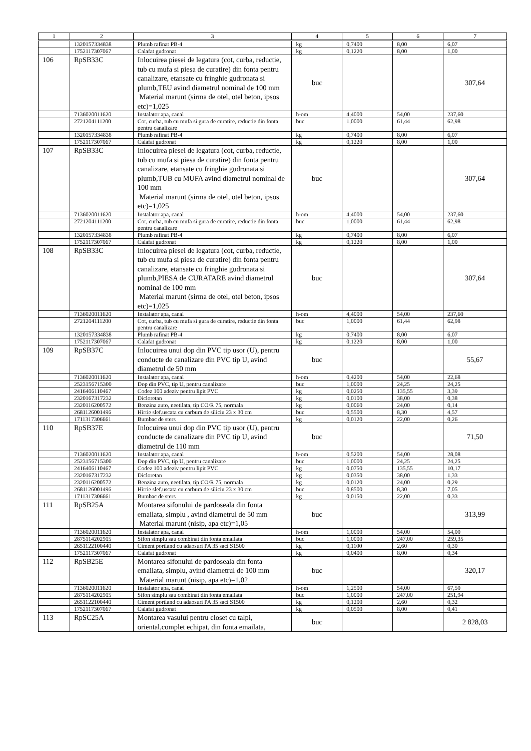| 1 | 2 | 3 | 4 | 5 | 6 | 7 |
| --- | --- | --- | --- | --- | --- | --- |
| | 1320157334838 | Plumb rafinat PB-4 | kg | 0,7400 | 8,00 | 6,07 |
| | 1752117307067 | Calafat gudronat | kg | 0,1220 | 8,00 | 1,00 |
| 106 | RpSB33C | Inlocuirea piesei de legatura (cot, curba, reductie, tub cu mufa si piesa de curatire) din fonta pentru canalizare, etansate cu fringhie gudronata si plumb,TEU avind diametrul nominal de 100 mm Material marunt (sirma de otel, otel beton, ipsos etc)=1,025 | buc | | | 307,64 |
| | 7136020011620 | Instalator apa, canal | h-om | 4,4000 | 54,00 | 237,60 |
| | 2721204111200 | Cot, curba, tub cu mufa si gura de curatire, reductie din fonta pentru canalizare | buc | 1,0000 | 61,44 | 62,98 |
| | 1320157334838 | Plumb rafinat PB-4 | kg | 0,7400 | 8,00 | 6,07 |
| | 1752117307067 | Calafat gudronat | kg | 0,1220 | 8,00 | 1,00 |
| 107 | RpSB33C | Inlocuirea piesei de legatura (cot, curba, reductie, tub cu mufa si piesa de curatire) din fonta pentru canalizare, etansate cu fringhie gudronata si plumb,TUB cu MUFA avind diametrul nominal de 100 mm Material marunt (sirma de otel, otel beton, ipsos etc)=1,025 | buc | | | 307,64 |
| | 7136020011620 | Instalator apa, canal | h-om | 4,4000 | 54,00 | 237,60 |
| | 2721204111200 | Cot, curba, tub cu mufa si gura de curatire, reductie din fonta pentru canalizare | buc | 1,0000 | 61,44 | 62,98 |
| | 1320157334838 | Plumb rafinat PB-4 | kg | 0,7400 | 8,00 | 6,07 |
| | 1752117307067 | Calafat gudronat | kg | 0,1220 | 8,00 | 1,00 |
| 108 | RpSB33C | Inlocuirea piesei de legatura (cot, curba, reductie, tub cu mufa si piesa de curatire) din fonta pentru canalizare, etansate cu fringhie gudronata si plumb,PIESA de CURATARE avind diametrul nominal de 100 mm Material marunt (sirma de otel, otel beton, ipsos etc)=1,025 | buc | | | 307,64 |
| | 7136020011620 | Instalator apa, canal | h-om | 4,4000 | 54,00 | 237,60 |
| | 2721204111200 | Cot, curba, tub cu mufa si gura de curatire, reductie din fonta pentru canalizare | buc | 1,0000 | 61,44 | 62,98 |
| | 1320157334838 | Plumb rafinat PB-4 | kg | 0,7400 | 8,00 | 6,07 |
| | 1752117307067 | Calafat gudronat | kg | 0,1220 | 8,00 | 1,00 |
| 109 | RpSB37C | Inlocuirea unui dop din PVC tip usor (U), pentru conducte de canalizare din PVC tip U, avind diametrul de 50 mm | buc | | | 55,67 |
| | 7136020011620 | Instalator apa, canal | h-om | 0,4200 | 54,00 | 22,68 |
| | 2523156715300 | Dop din PVC, tip U, pentru canalizare | buc | 1,0000 | 24,25 | 24,25 |
| | 2416406110467 | Codez 100 adeziv pentru lipit PVC | kg | 0,0250 | 135,55 | 3,39 |
| | 2320167317232 | Dicloretan | kg | 0,0100 | 38,00 | 0,38 |
| | 2320116200572 | Benzina auto, neetilata, tip CO/R 75, normala | kg | 0,0060 | 24,00 | 0,14 |
| | 2681126001496 | Hirtie slef.uscata cu carbura de siliciu 23 x 30 cm | buc | 0,5500 | 8,30 | 4,57 |
| | 1711317306661 | Bumbac de sters | kg | 0,0120 | 22,00 | 0,26 |
| 110 | RpSB37E | Inlocuirea unui dop din PVC tip usor (U), pentru conducte de canalizare din PVC tip U, avind diametrul de 110 mm | buc | | | 71,50 |
| | 7136020011620 | Instalator apa, canal | h-om | 0,5200 | 54,00 | 28,08 |
| | 2523156715300 | Dop din PVC, tip U, pentru canalizare | buc | 1,0000 | 24,25 | 24,25 |
| | 2416406110467 | Codez 100 adeziv pentru lipit PVC | kg | 0,0750 | 135,55 | 10,17 |
| | 2320167317232 | Dicloretan | kg | 0,0350 | 38,00 | 1,33 |
| | 2320116200572 | Benzina auto, neetilata, tip CO/R 75, normala | kg | 0,0120 | 24,00 | 0,29 |
| | 2681126001496 | Hirtie slef.uscata cu carbura de siliciu 23 x 30 cm | buc | 0,8500 | 8,30 | 7,05 |
| | 1711317306661 | Bumbac de sters | kg | 0,0150 | 22,00 | 0,33 |
| 111 | RpSB25A | Montarea sifonului de pardoseala din fonta emailata, simplu , avind diametrul de 50 mm Material marunt (nisip, apa etc)=1,05 | buc | | | 313,99 |
| | 7136020011620 | Instalator apa, canal | h-om | 1,0000 | 54,00 | 54,00 |
| | 2875114202905 | Sifon simplu sau combinat din fonta emailata | buc | 1,0000 | 247,00 | 259,35 |
| | 2651122100440 | Ciment portland cu adaosuri PA 35 saci S1500 | kg | 0,1100 | 2,60 | 0,30 |
| | 1752117307067 | Calafat gudronat | kg | 0,0400 | 8,00 | 0,34 |
| 112 | RpSB25E | Montarea sifonului de pardoseala din fonta emailata, simplu, avind diametrul de 100 mm Material marunt (nisip, apa etc)=1,02 | buc | | | 320,17 |
| | 7136020011620 | Instalator apa, canal | h-om | 1,2500 | 54,00 | 67,50 |
| | 2875114202905 | Sifon simplu sau combinat din fonta emailata | buc | 1,0000 | 247,00 | 251,94 |
| | 2651122100440 | Ciment portland cu adaosuri PA 35 saci S1500 | kg | 0,1200 | 2,60 | 0,32 |
| | 1752117307067 | Calafat gudronat | kg | 0,0500 | 8,00 | 0,41 |
| 113 | RpSC25A | Montarea vasului pentru closet cu talpi, oriental,complet echipat, din fonta emailata, | buc | | | 2 828,03 |